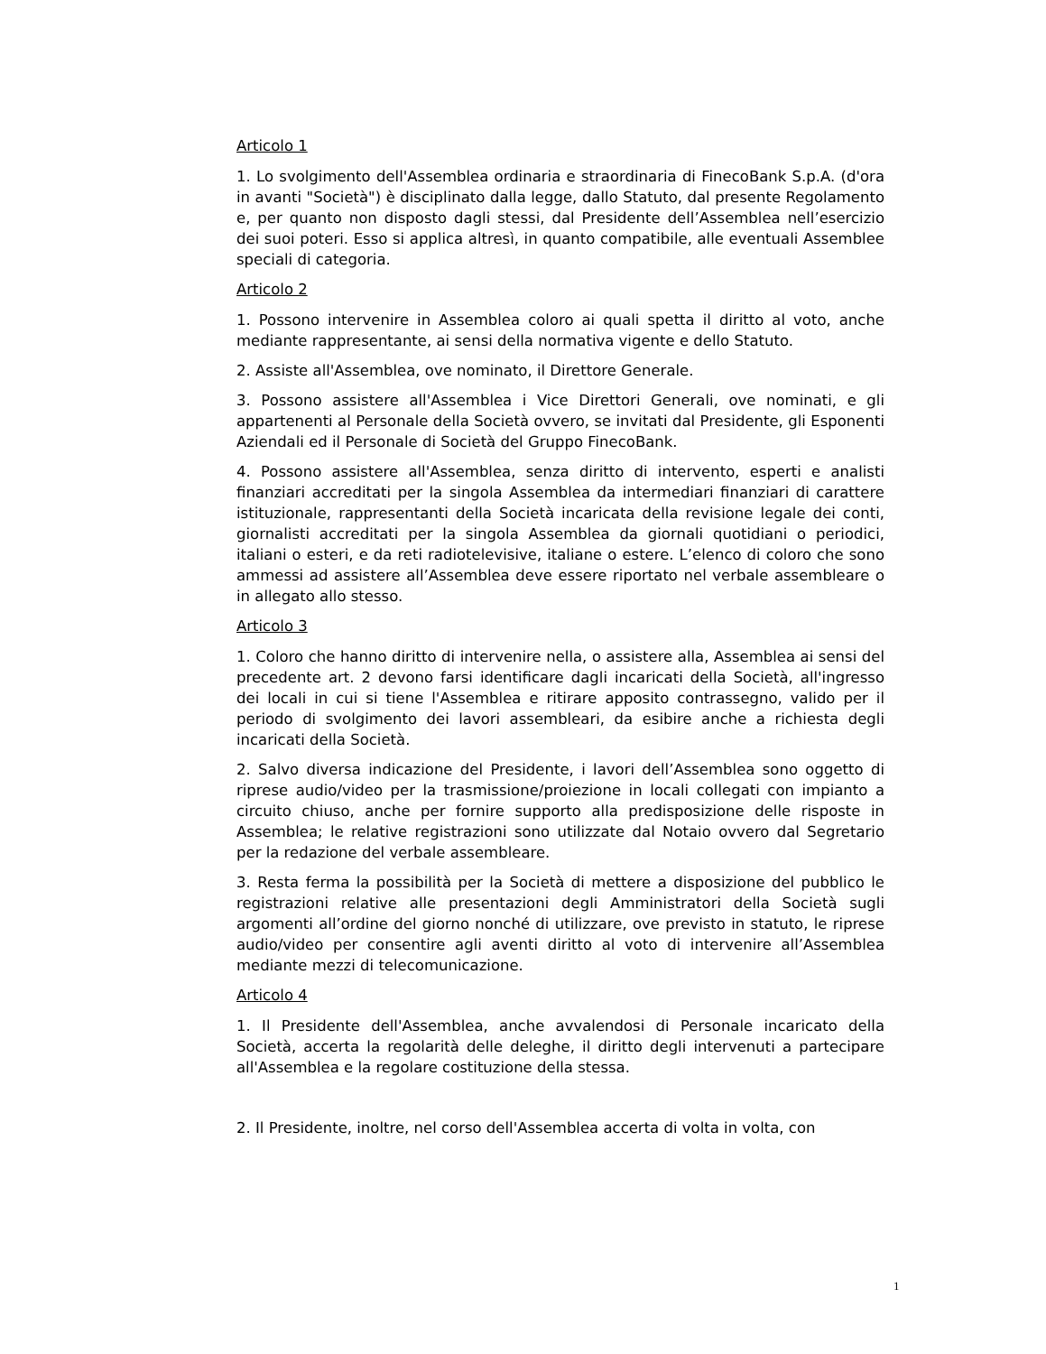Articolo 1
1. Lo svolgimento dell'Assemblea ordinaria e straordinaria di FinecoBank S.p.A. (d'ora in avanti "Società") è disciplinato dalla legge, dallo Statuto, dal presente Regolamento e, per quanto non disposto dagli stessi, dal Presidente dell’Assemblea nell’esercizio dei suoi poteri. Esso si applica altresì, in quanto compatibile, alle eventuali Assemblee speciali di categoria.
Articolo 2
1. Possono intervenire in Assemblea coloro ai quali spetta il diritto al voto, anche mediante rappresentante, ai sensi della normativa vigente e dello Statuto.
2. Assiste all'Assemblea, ove nominato, il Direttore Generale.
3. Possono assistere all'Assemblea i Vice Direttori Generali, ove nominati, e gli appartenenti al Personale della Società ovvero, se invitati dal Presidente, gli Esponenti Aziendali ed il Personale di Società del Gruppo FinecoBank.
4. Possono assistere all'Assemblea, senza diritto di intervento, esperti e analisti finanziari accreditati per la singola Assemblea da intermediari finanziari di carattere istituzionale, rappresentanti della Società incaricata della revisione legale dei conti, giornalisti accreditati per la singola Assemblea da giornali quotidiani o periodici, italiani o esteri, e da reti radiotelevisive, italiane o estere. L’elenco di coloro che sono ammessi ad assistere all’Assemblea deve essere riportato nel verbale assembleare o in allegato allo stesso.
Articolo 3
1. Coloro che hanno diritto di intervenire nella, o assistere alla, Assemblea ai sensi del precedente art. 2 devono farsi identificare dagli incaricati della Società, all'ingresso dei locali in cui si tiene l'Assemblea e ritirare apposito contrassegno, valido per il periodo di svolgimento dei lavori assembleari, da esibire anche a richiesta degli incaricati della Società.
2. Salvo diversa indicazione del Presidente, i lavori dell’Assemblea sono oggetto di riprese audio/video per la trasmissione/proiezione in locali collegati con impianto a circuito chiuso, anche per fornire supporto alla predisposizione delle risposte in Assemblea; le relative registrazioni sono utilizzate dal Notaio ovvero dal Segretario per la redazione del verbale assembleare.
3. Resta ferma la possibilità per la Società di mettere a disposizione del pubblico le registrazioni relative alle presentazioni degli Amministratori della Società sugli argomenti all’ordine del giorno nonché di utilizzare, ove previsto in statuto, le riprese audio/video per consentire agli aventi diritto al voto di intervenire all’Assemblea mediante mezzi di telecomunicazione.
Articolo 4
1. Il Presidente dell'Assemblea, anche avvalendosi di Personale incaricato della Società, accerta la regolarità delle deleghe, il diritto degli intervenuti a partecipare all'Assemblea e la regolare costituzione della stessa.
2. Il Presidente, inoltre, nel corso dell'Assemblea accerta di volta in volta, con
1